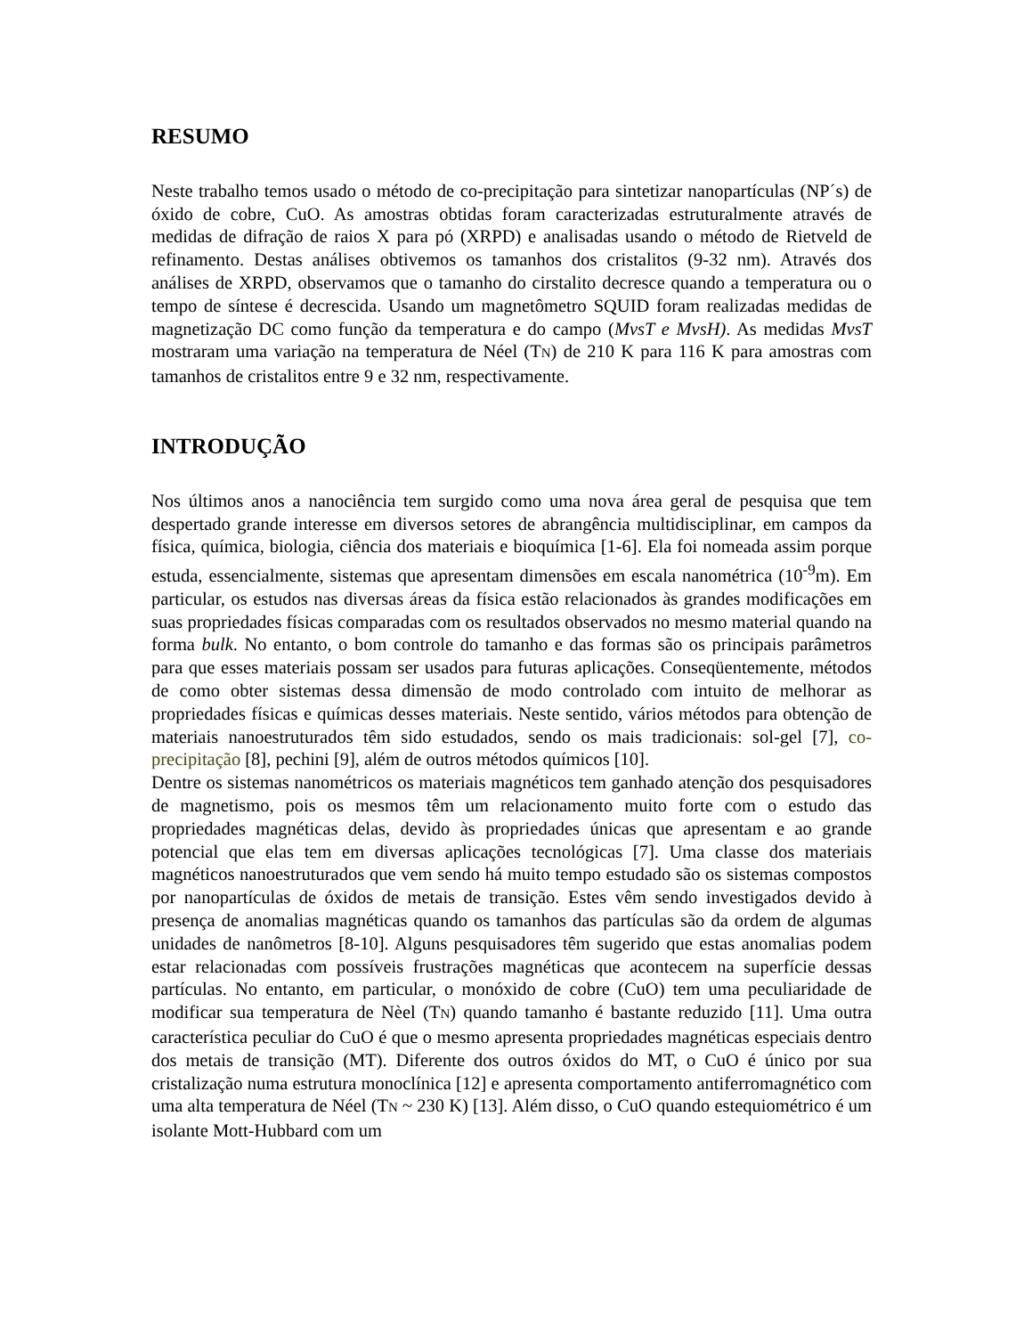RESUMO
Neste trabalho temos usado o método de co-precipitação para sintetizar nanopartículas (NP´s) de óxido de cobre, CuO. As amostras obtidas foram caracterizadas estruturalmente através de medidas de difração de raios X para pó (XRPD) e analisadas usando o método de Rietveld de refinamento. Destas análises obtivemos os tamanhos dos cristalitos (9-32 nm). Através dos análises de XRPD, observamos que o tamanho do cirstalito decresce quando a temperatura ou o tempo de síntese é decrescida. Usando um magnetômetro SQUID foram realizadas medidas de magnetização DC como função da temperatura e do campo (MvsT e MvsH). As medidas MvsT mostraram uma variação na temperatura de Néel (TN) de 210 K para 116 K para amostras com tamanhos de cristalitos entre 9 e 32 nm, respectivamente.
INTRODUÇÃO
Nos últimos anos a nanociência tem surgido como uma nova área geral de pesquisa que tem despertado grande interesse em diversos setores de abrangência multidisciplinar, em campos da física, química, biologia, ciência dos materiais e bioquímica [1-6]. Ela foi nomeada assim porque estuda, essencialmente, sistemas que apresentam dimensões em escala nanométrica (10<sup>-9</sup>m). Em particular, os estudos nas diversas áreas da física estão relacionados às grandes modificações em suas propriedades físicas comparadas com os resultados observados no mesmo material quando na forma bulk. No entanto, o bom controle do tamanho e das formas são os principais parâmetros para que esses materiais possam ser usados para futuras aplicações. Conseqüentemente, métodos de como obter sistemas dessa dimensão de modo controlado com intuito de melhorar as propriedades físicas e químicas desses materiais. Neste sentido, vários métodos para obtenção de materiais nanoestruturados têm sido estudados, sendo os mais tradicionais: sol-gel [7], co-precipitação [8], pechini [9], além de outros métodos químicos [10].
Dentre os sistemas nanométricos os materiais magnéticos tem ganhado atenção dos pesquisadores de magnetismo, pois os mesmos têm um relacionamento muito forte com o estudo das propriedades magnéticas delas, devido às propriedades únicas que apresentam e ao grande potencial que elas tem em diversas aplicações tecnológicas [7]. Uma classe dos materiais magnéticos nanoestruturados que vem sendo há muito tempo estudado são os sistemas compostos por nanopartículas de óxidos de metais de transição. Estes vêm sendo investigados devido à presença de anomalias magnéticas quando os tamanhos das partículas são da ordem de algumas unidades de nanômetros [8-10]. Alguns pesquisadores têm sugerido que estas anomalias podem estar relacionadas com possíveis frustrações magnéticas que acontecem na superfície dessas partículas. No entanto, em particular, o monóxido de cobre (CuO) tem uma peculiaridade de modificar sua temperatura de Nèel (TN) quando tamanho é bastante reduzido [11]. Uma outra característica peculiar do CuO é que o mesmo apresenta propriedades magnéticas especiais dentro dos metais de transição (MT). Diferente dos outros óxidos do MT, o CuO é único por sua cristalização numa estrutura monoclínica [12] e apresenta comportamento antiferromagnético com uma alta temperatura de Néel (TN ~ 230 K) [13]. Além disso, o CuO quando estequiométrico é um isolante Mott-Hubbard com um